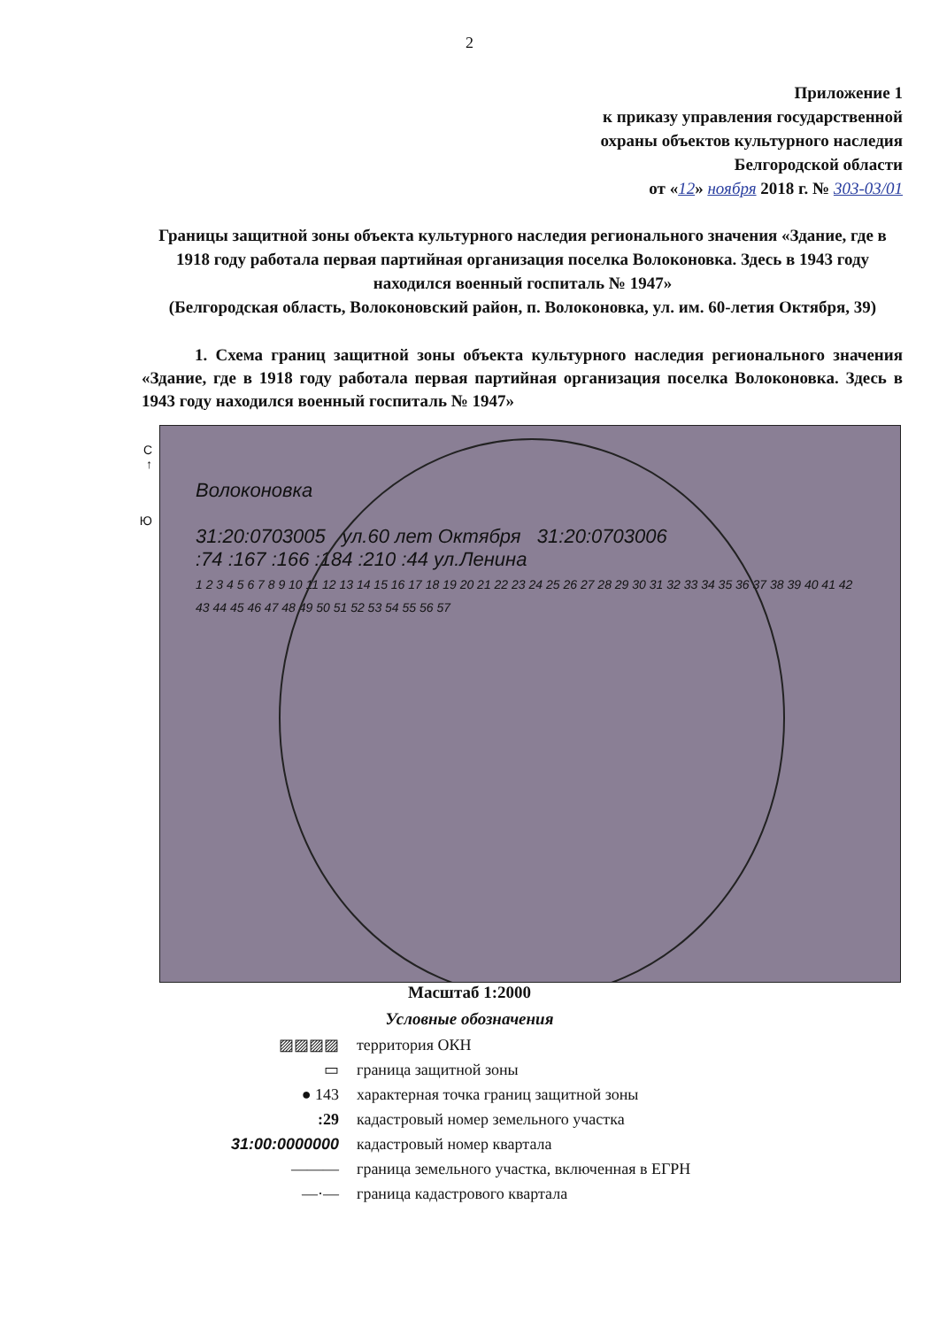2
Приложение 1
к приказу управления государственной
охраны объектов культурного наследия
Белгородской области
от «12» ноября 2018 г. № 303-03/01
Границы защитной зоны объекта культурного наследия регионального значения «Здание, где в 1918 году работала первая партийная организация поселка Волоконовка. Здесь в 1943 году находился военный госпиталь № 1947»
(Белгородская область, Волоконовский район, п. Волоконовка, ул. им. 60-летия Октября, 39)
1. Схема границ защитной зоны объекта культурного наследия регионального значения «Здание, где в 1918 году работала первая партийная организация поселка Волоконовка. Здесь в 1943 году находился военный госпиталь № 1947»
С
↑
Ю
Волоконовка
31:20:0703005 ул.60 лет Октября 31:20:0703006
:74 :167 :166 :184 :210 :44 ул.Ленина
1 2 3 4 5 6 7 8 9 10 11 12 13 14 15 16 17 18 19 20 21 22 23 24 25 26 27 28 29 30 31 32 33 34 35 36 37 38 39 40 41 42 43 44 45 46 47 48 49 50 51 52 53 54 55 56 57
Масштаб 1:2000
Условные обозначения
▨▨▨▨ территория ОКН
▭ граница защитной зоны
● 143
характерная точка границ защитной зоны
:29
кадастровый номер земельного участка
31:00:0000000 кадастровый номер квартала
———
граница земельного участка, включенная в ЕГРН
—·— граница кадастрового квартала